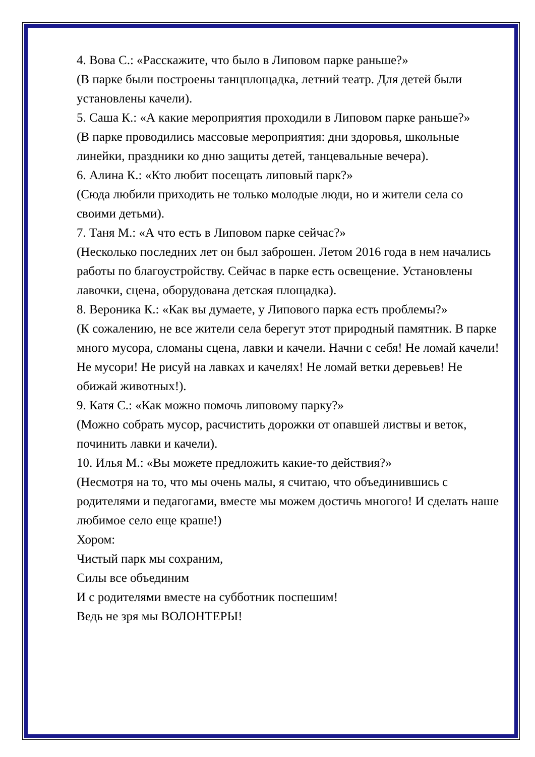4. Вова С.: «Расскажите, что было в Липовом парке раньше?»
(В парке были построены танцплощадка, летний театр. Для детей были установлены качели).
5. Саша К.: «А какие мероприятия проходили в Липовом парке раньше?»
(В парке проводились массовые мероприятия: дни здоровья, школьные линейки, праздники ко дню защиты детей, танцевальные вечера).
6. Алина К.: «Кто любит посещать липовый парк?»
(Сюда любили приходить не только молодые люди, но и жители села со своими детьми).
7. Таня М.: «А что есть в Липовом парке сейчас?»
(Несколько последних лет он был заброшен. Летом 2016 года в нем начались работы по благоустройству. Сейчас в парке есть освещение. Установлены лавочки, сцена, оборудована детская площадка).
8. Вероника К.: «Как вы думаете, у Липового парка есть проблемы?»
(К сожалению, не все жители села берегут этот природный памятник. В парке много мусора, сломаны сцена, лавки и качели. Начни с себя! Не ломай качели! Не мусори! Не рисуй на лавках и качелях! Не ломай ветки деревьев! Не обижай животных!).
9. Катя С.: «Как можно помочь липовому парку?»
(Можно собрать мусор, расчистить дорожки от опавшей листвы и веток, починить лавки и качели).
10. Илья М.: «Вы можете предложить какие-то действия?»
(Несмотря на то, что мы очень малы, я считаю, что объединившись с родителями и педагогами, вместе мы можем достичь многого! И сделать наше любимое село еще краше!)
Хором:
Чистый парк мы сохраним,
Силы все объединим
И с родителями вместе на субботник поспешим!
Ведь не зря мы ВОЛОНТЕРЫ!